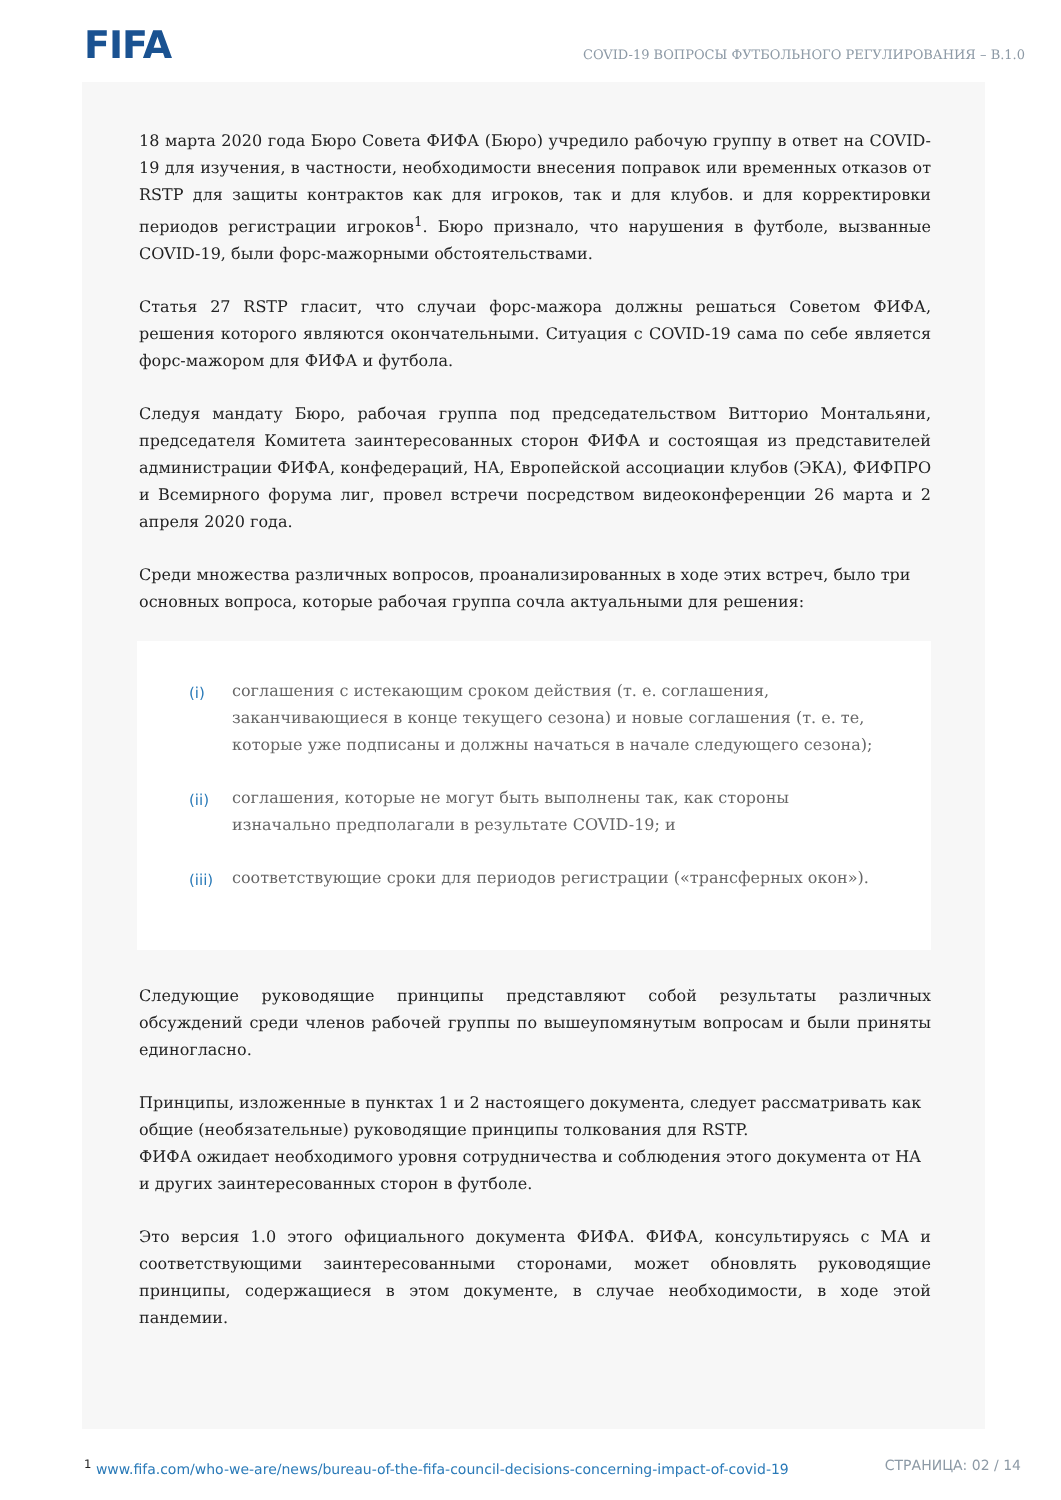FIFA
COVID-19 ВОПРОСЫ ФУТБОЛЬНОГО РЕГУЛИРОВАНИЯ – В.1.0
18 марта 2020 года Бюро Совета ФИФА (Бюро) учредило рабочую группу в ответ на COVID-19 для изучения, в частности, необходимости внесения поправок или временных отказов от RSTP для защиты контрактов как для игроков, так и для клубов. и для корректировки периодов регистрации игроков<sup>1</sup>. Бюро признало, что нарушения в футболе, вызванные COVID-19, были форс-мажорными обстоятельствами.
Статья 27 RSTP гласит, что случаи форс-мажора должны решаться Советом ФИФА, решения которого являются окончательными. Ситуация с COVID-19 сама по себе является форс-мажором для ФИФА и футбола.
Следуя мандату Бюро, рабочая группа под председательством Витторио Монтальяни, председателя Комитета заинтересованных сторон ФИФА и состоящая из представителей администрации ФИФА, конфедераций, НА, Европейской ассоциации клубов (ЭКА), ФИФПРО и Всемирного форума лиг, провел встречи посредством видеоконференции 26 марта и 2 апреля 2020 года.
Среди множества различных вопросов, проанализированных в ходе этих встреч, было три основных вопроса, которые рабочая группа сочла актуальными для решения:
(i) соглашения с истекающим сроком действия (т. е. соглашения, заканчивающиеся в конце текущего сезона) и новые соглашения (т. е. те, которые уже подписаны и должны начаться в начале следующего сезона);
(ii) соглашения, которые не могут быть выполнены так, как стороны изначально предполагали в результате COVID-19; и
(iii) соответствующие сроки для периодов регистрации («трансферных окон»).
Следующие руководящие принципы представляют собой результаты различных обсуждений среди членов рабочей группы по вышеупомянутым вопросам и были приняты единогласно.
Принципы, изложенные в пунктах 1 и 2 настоящего документа, следует рассматривать как общие (необязательные) руководящие принципы толкования для RSTP.
ФИФА ожидает необходимого уровня сотрудничества и соблюдения этого документа от НА и других заинтересованных сторон в футболе.
Это версия 1.0 этого официального документа ФИФА. ФИФА, консультируясь с МА и соответствующими заинтересованными сторонами, может обновлять руководящие принципы, содержащиеся в этом документе, в случае необходимости, в ходе этой пандемии.
<sup>1</sup> www.fifa.com/who-we-are/news/bureau-of-the-fifa-council-decisions-concerning-impact-of-covid-19 СТРАНИЦА: 02 / 14